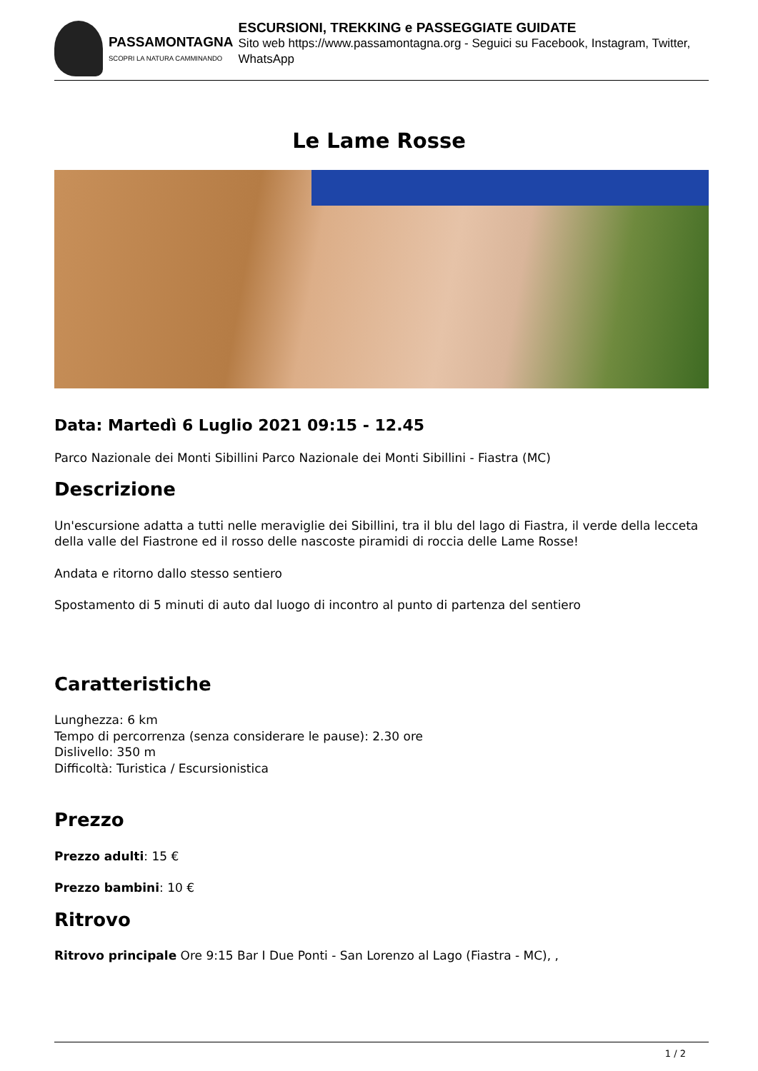PASSAMONTAGNA
SCOPRI LA NATURA CAMMINANDO
ESCURSIONI, TREKKING e PASSEGGIATE GUIDATE
Sito web https://www.passamontagna.org - Seguici su Facebook, Instagram, Twitter, WhatsApp
Le Lame Rosse
Data: Martedì 6 Luglio 2021 09:15 - 12.45
Parco Nazionale dei Monti Sibillini Parco Nazionale dei Monti Sibillini - Fiastra (MC)
Descrizione
Un'escursione adatta a tutti nelle meraviglie dei Sibillini, tra il blu del lago di Fiastra, il verde della lecceta della valle del Fiastrone ed il rosso delle nascoste piramidi di roccia delle Lame Rosse!
Andata e ritorno dallo stesso sentiero
Spostamento di 5 minuti di auto dal luogo di incontro al punto di partenza del sentiero
Caratteristiche
Lunghezza: 6 km
Tempo di percorrenza (senza considerare le pause): 2.30 ore
Dislivello: 350 m
Difficoltà: Turistica / Escursionistica
Prezzo
Prezzo adulti: 15 €
Prezzo bambini: 10 €
Ritrovo
Ritrovo principale Ore 9:15 Bar I Due Ponti - San Lorenzo al Lago (Fiastra - MC), ,
1 / 2